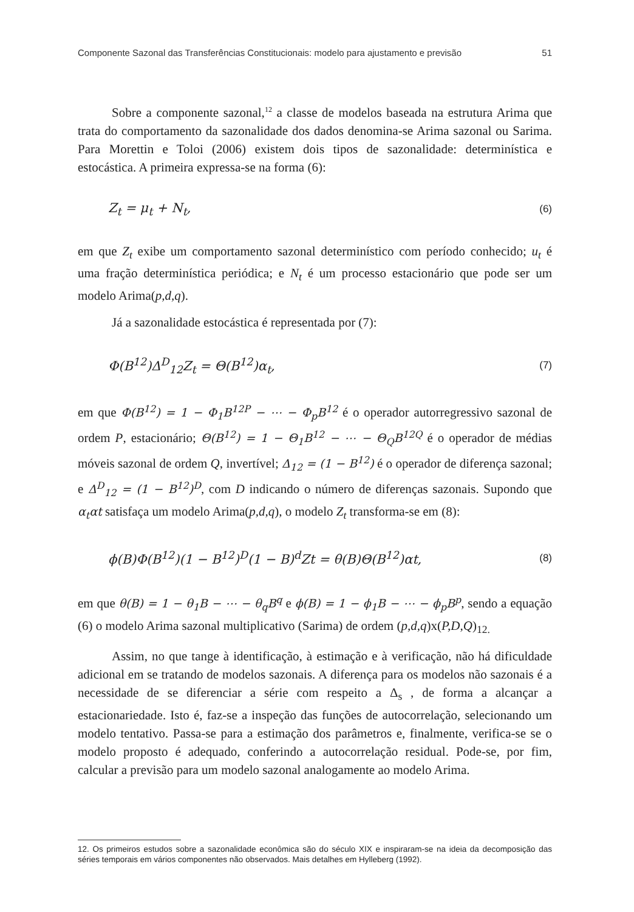Componente Sazonal das Transferências Constitucionais: modelo para ajustamento e previsão 51
Sobre a componente sazonal,<sup>12</sup> a classe de modelos baseada na estrutura Arima que trata do comportamento da sazonalidade dos dados denomina-se Arima sazonal ou Sarima. Para Morettin e Toloi (2006) existem dois tipos de sazonalidade: determinística e estocástica. A primeira expressa-se na forma (6):
Z<sub>t</sub> = μ<sub>t</sub> + N<sub>t</sub>, (6)
em que Z<sub>t</sub> exibe um comportamento sazonal determinístico com período conhecido; u<sub>t</sub> é uma fração determinística periódica; e N<sub>t</sub> é um processo estacionário que pode ser um modelo Arima(p,d,q).
Já a sazonalidade estocástica é representada por (7):
Φ(B<sup>12</sup>)Δ<sup>D</sup><sub>12</sub>Z<sub>t</sub> = Θ(B<sup>12</sup>)α<sub>t</sub>, (7)
em que Φ(B<sup>12</sup>) = 1 − Φ<sub>1</sub>B<sup>12P</sup> − ⋯ − Φ<sub>p</sub>B<sup>12</sup> é o operador autorregressivo sazonal de ordem P, estacionário; Θ(B<sup>12</sup>) = 1 − Θ<sub>1</sub>B<sup>12</sup> − ⋯ − Θ<sub>Q</sub>B<sup>12Q</sup> é o operador de médias móveis sazonal de ordem Q, invertível; Δ<sub>12</sub> = (1 − B<sup>12</sup>) é o operador de diferença sazonal; e Δ<sup>D</sup><sub>12</sub> = (1 − B<sup>12</sup>)<sup>D</sup>, com D indicando o número de diferenças sazonais. Supondo que α<sub>t</sub>αt satisfaça um modelo Arima(p,d,q), o modelo Z<sub>t</sub> transforma-se em (8):
ϕ(B)Φ(B<sup>12</sup>)(1 − B<sup>12</sup>)<sup>D</sup>(1 − B)<sup>d</sup>Zt = θ(B)Θ(B<sup>12</sup>)αt, (8)
em que θ(B) = 1 − θ<sub>1</sub>B − ⋯ − θ<sub>q</sub>B<sup>q</sup> e ϕ(B) = 1 − ϕ<sub>1</sub>B − ⋯ − ϕ<sub>p</sub>B<sup>p</sup>, sendo a equação (6) o modelo Arima sazonal multiplicativo (Sarima) de ordem (p,d,q)x(P,D,Q)<sub>12.</sub>
Assim, no que tange à identificação, à estimação e à verificação, não há dificuldade adicional em se tratando de modelos sazonais. A diferença para os modelos não sazonais é a necessidade de se diferenciar a série com respeito a Δ<sub>s</sub> , de forma a alcançar a estacionariedade. Isto é, faz-se a inspeção das funções de autocorrelação, selecionando um modelo tentativo. Passa-se para a estimação dos parâmetros e, finalmente, verifica-se se o modelo proposto é adequado, conferindo a autocorrelação residual. Pode-se, por fim, calcular a previsão para um modelo sazonal analogamente ao modelo Arima.
12. Os primeiros estudos sobre a sazonalidade econômica são do século XIX e inspiraram-se na ideia da decomposição das séries temporais em vários componentes não observados. Mais detalhes em Hylleberg (1992).